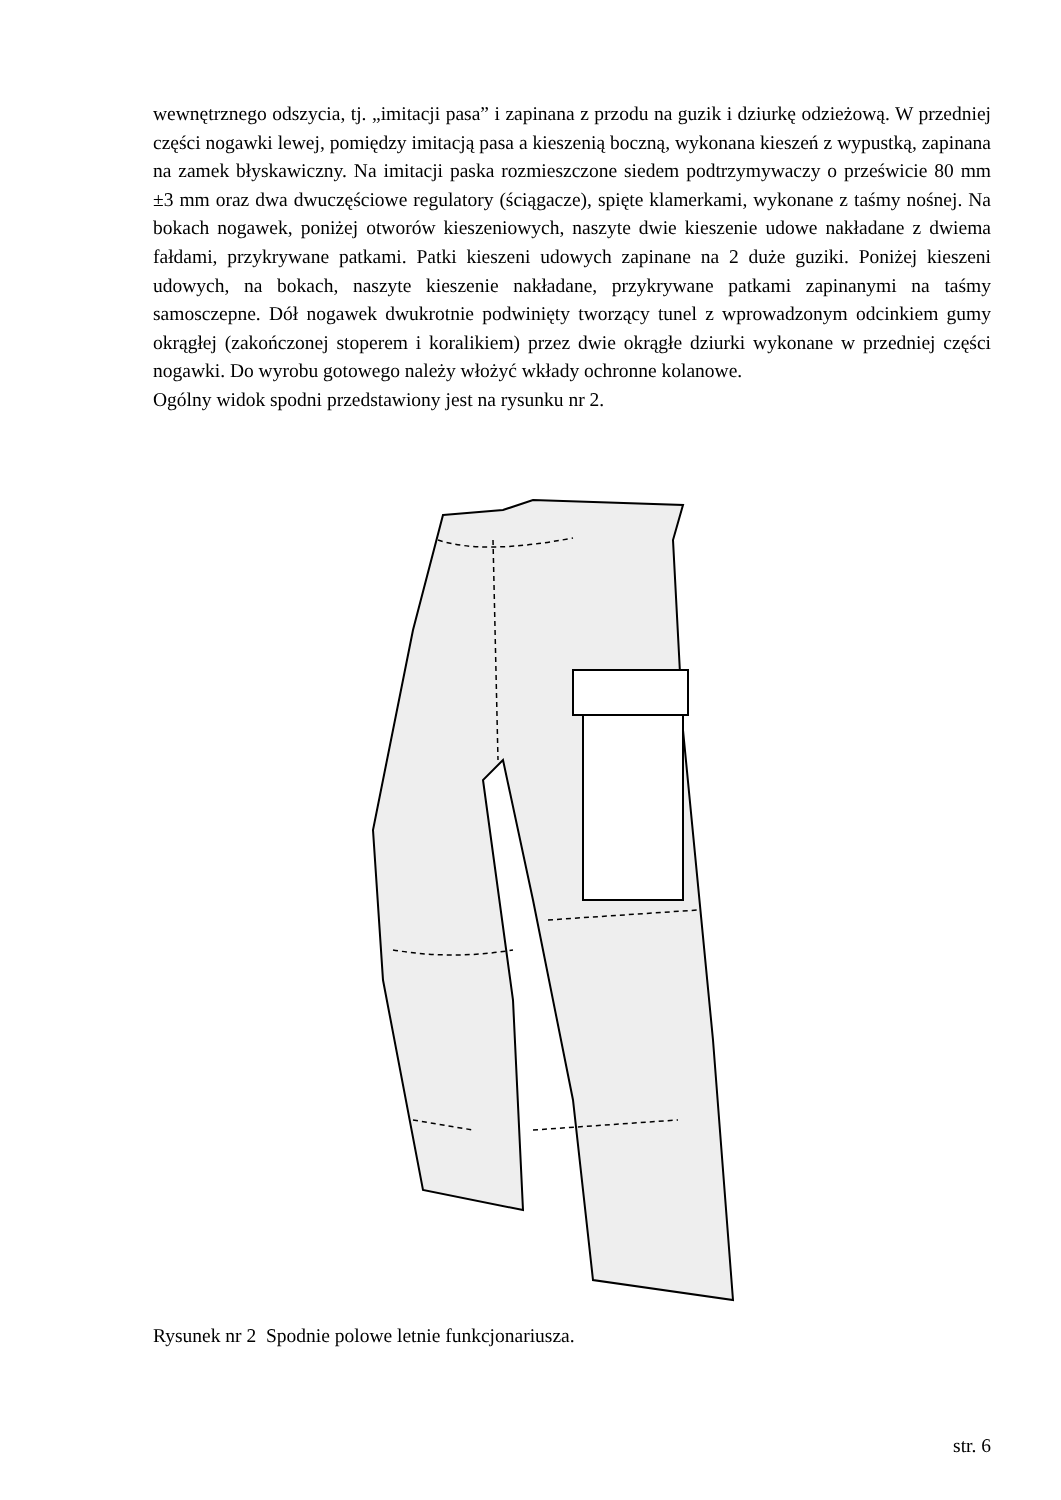wewnętrznego odszycia, tj. „imitacji pasa” i zapinana z przodu na guzik i dziurkę odzieżową. W przedniej części nogawki lewej, pomiędzy imitacją pasa a kieszenią boczną, wykonana kieszeń z wypustką, zapinana na zamek błyskawiczny. Na imitacji paska rozmieszczone siedem podtrzymywaczy o prześwicie 80 mm ±3 mm oraz dwa dwuczęściowe regulatory (ściągacze), spięte klamerkami, wykonane z taśmy nośnej. Na bokach nogawek, poniżej otworów kieszeniowych, naszyte dwie kieszenie udowe nakładane z dwiema fałdami, przykrywane patkami. Patki kieszeni udowych zapinane na 2 duże guziki. Poniżej kieszeni udowych, na bokach, naszyte kieszenie nakładane, przykrywane patkami zapinanymi na taśmy samosczepne. Dół nogawek dwukrotnie podwinięty tworzący tunel z wprowadzonym odcinkiem gumy okrągłej (zakończonej stoperem i koralikiem) przez dwie okrągłe dziurki wykonane w przedniej części nogawki. Do wyrobu gotowego należy włożyć wkłady ochronne kolanowe.
Ogólny widok spodni przedstawiony jest na rysunku nr 2.
Rysunek nr 2 Spodnie polowe letnie funkcjonariusza.
str. 6